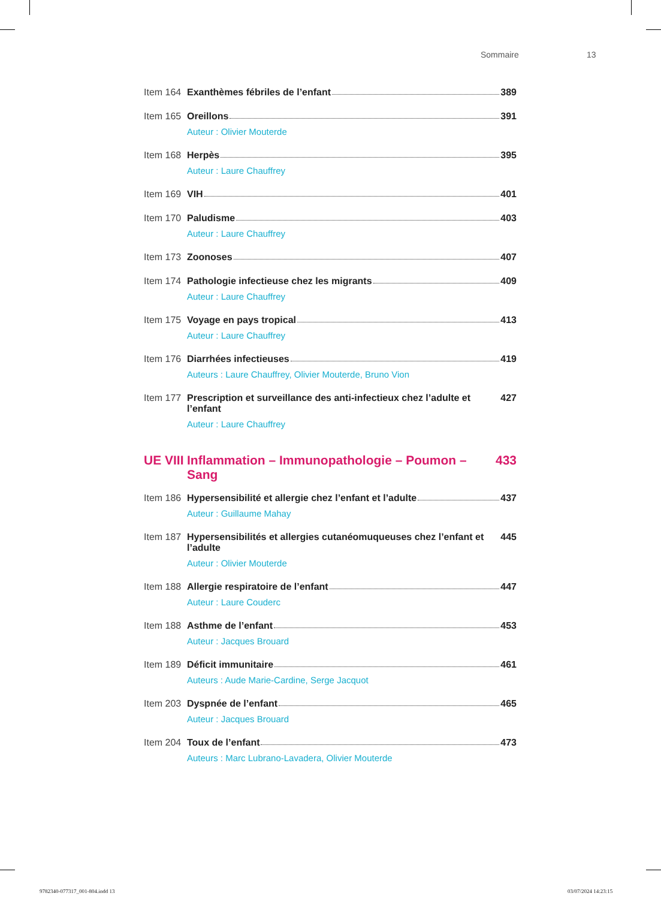Sommaire 13
Item 164
Exanthèmes fébriles de l’enfant 389
Item 165
Oreillons 391
Auteur : Olivier Mouterde
Item 168
Herpès 395
Auteur : Laure Chauffrey
Item 169
VIH 401
Item 170
Paludisme 403
Auteur : Laure Chauffrey
Item 173
Zoonoses 407
Item 174
Pathologie infectieuse chez les migrants 409
Auteur : Laure Chauffrey
Item 175
Voyage en pays tropical 413
Auteur : Laure Chauffrey
Item 176
Diarrhées infectieuses 419
Auteurs : Laure Chauffrey, Olivier Mouterde, Bruno Vion
Item 177
Prescription et surveillance des anti-infectieux chez l’adulte et l’enfant 427
Auteur : Laure Chauffrey
UE VIII
Inflammation – Immunopathologie – Poumon – Sang 433
Item 186
Hypersensibilité et allergie chez l’enfant et l’adulte 437
Auteur : Guillaume Mahay
Item 187
Hypersensibilités et allergies cutanéomuqueuses chez l’enfant et l’adulte 445
Auteur : Olivier Mouterde
Item 188
Allergie respiratoire de l’enfant 447
Auteur : Laure Couderc
Item 188
Asthme de l’enfant 453
Auteur : Jacques Brouard
Item 189
Déficit immunitaire 461
Auteurs : Aude Marie-Cardine, Serge Jacquot
Item 203
Dyspnée de l’enfant 465
Auteur : Jacques Brouard
Item 204
Toux de l’enfant 473
Auteurs : Marc Lubrano-Lavadera, Olivier Mouterde
9782340-077317_001-804.indd 13 03/07/2024 14:23:15